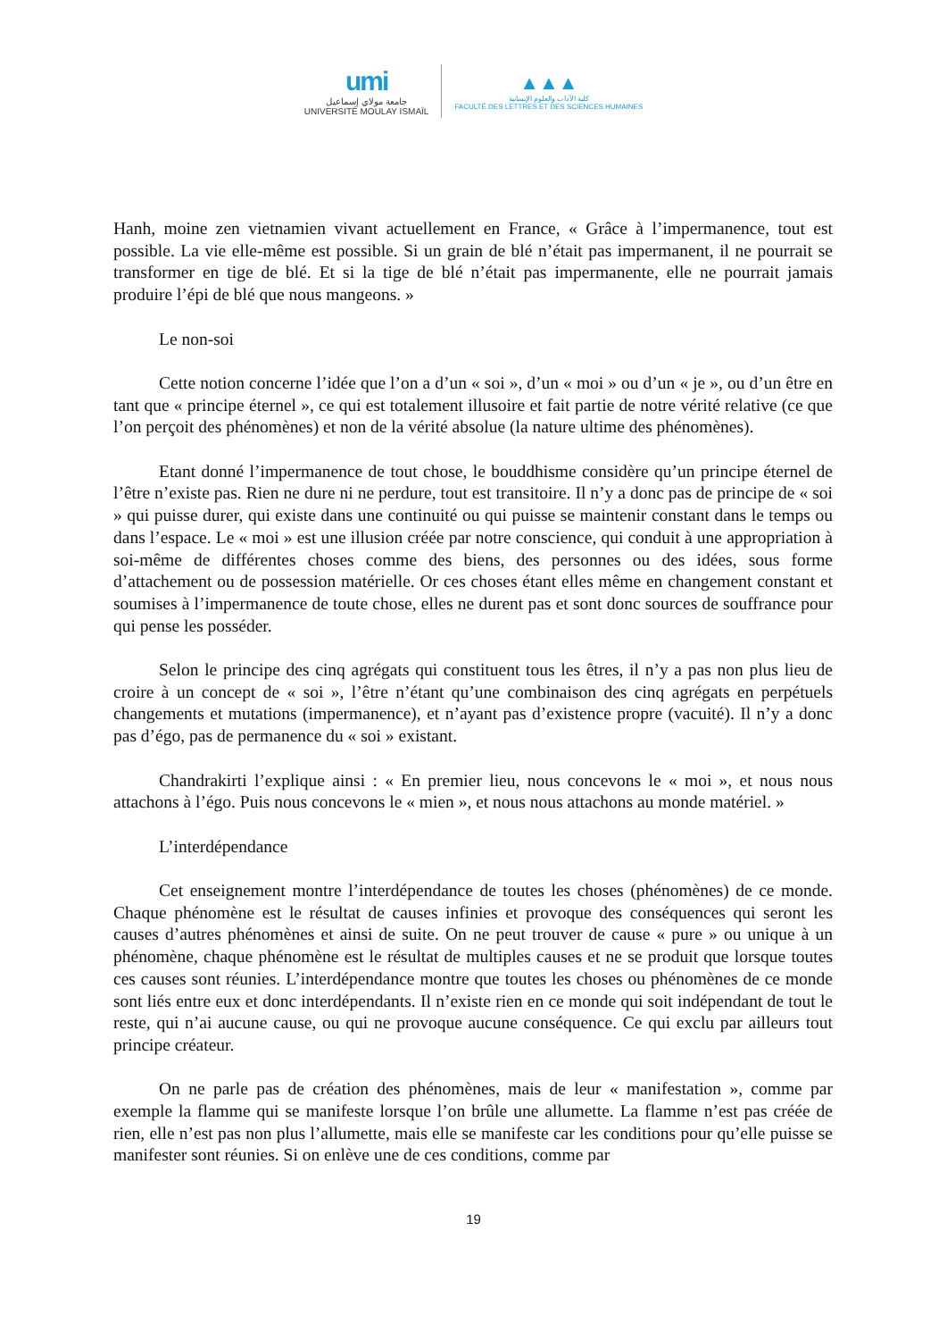umi
جامعة مولاي إسماعيل
UNIVERSITÉ MOULAY ISMAÏL
▲▲▲
كلية الآداب والعلوم الإنسانية
FACULTÉ DES LETTRES ET DES SCIENCES HUMAINES
Hanh, moine zen vietnamien vivant actuellement en France, « Grâce à l’impermanence, tout est possible. La vie elle-même est possible. Si un grain de blé n’était pas impermanent, il ne pourrait se transformer en tige de blé. Et si la tige de blé n’était pas impermanente, elle ne pourrait jamais produire l’épi de blé que nous mangeons. »
Le non-soi
Cette notion concerne l’idée que l’on a d’un « soi », d’un « moi » ou d’un « je », ou d’un être en tant que « principe éternel », ce qui est totalement illusoire et fait partie de notre vérité relative (ce que l’on perçoit des phénomènes) et non de la vérité absolue (la nature ultime des phénomènes).
Etant donné l’impermanence de tout chose, le bouddhisme considère qu’un principe éternel de l’être n’existe pas. Rien ne dure ni ne perdure, tout est transitoire. Il n’y a donc pas de principe de « soi » qui puisse durer, qui existe dans une continuité ou qui puisse se maintenir constant dans le temps ou dans l’espace. Le « moi » est une illusion créée par notre conscience, qui conduit à une appropriation à soi-même de différentes choses comme des biens, des personnes ou des idées, sous forme d’attachement ou de possession matérielle. Or ces choses étant elles même en changement constant et soumises à l’impermanence de toute chose, elles ne durent pas et sont donc sources de souffrance pour qui pense les posséder.
Selon le principe des cinq agrégats qui constituent tous les êtres, il n’y a pas non plus lieu de croire à un concept de « soi », l’être n’étant qu’une combinaison des cinq agrégats en perpétuels changements et mutations (impermanence), et n’ayant pas d’existence propre (vacuité). Il n’y a donc pas d’égo, pas de permanence du « soi » existant.
Chandrakirti l’explique ainsi : « En premier lieu, nous concevons le « moi », et nous nous attachons à l’égo. Puis nous concevons le « mien », et nous nous attachons au monde matériel. »
L’interdépendance
Cet enseignement montre l’interdépendance de toutes les choses (phénomènes) de ce monde. Chaque phénomène est le résultat de causes infinies et provoque des conséquences qui seront les causes d’autres phénomènes et ainsi de suite. On ne peut trouver de cause « pure » ou unique à un phénomène, chaque phénomène est le résultat de multiples causes et ne se produit que lorsque toutes ces causes sont réunies. L’interdépendance montre que toutes les choses ou phénomènes de ce monde sont liés entre eux et donc interdépendants. Il n’existe rien en ce monde qui soit indépendant de tout le reste, qui n’ai aucune cause, ou qui ne provoque aucune conséquence. Ce qui exclu par ailleurs tout principe créateur.
On ne parle pas de création des phénomènes, mais de leur « manifestation », comme par exemple la flamme qui se manifeste lorsque l’on brûle une allumette. La flamme n’est pas créée de rien, elle n’est pas non plus l’allumette, mais elle se manifeste car les conditions pour qu’elle puisse se manifester sont réunies. Si on enlève une de ces conditions, comme par
19